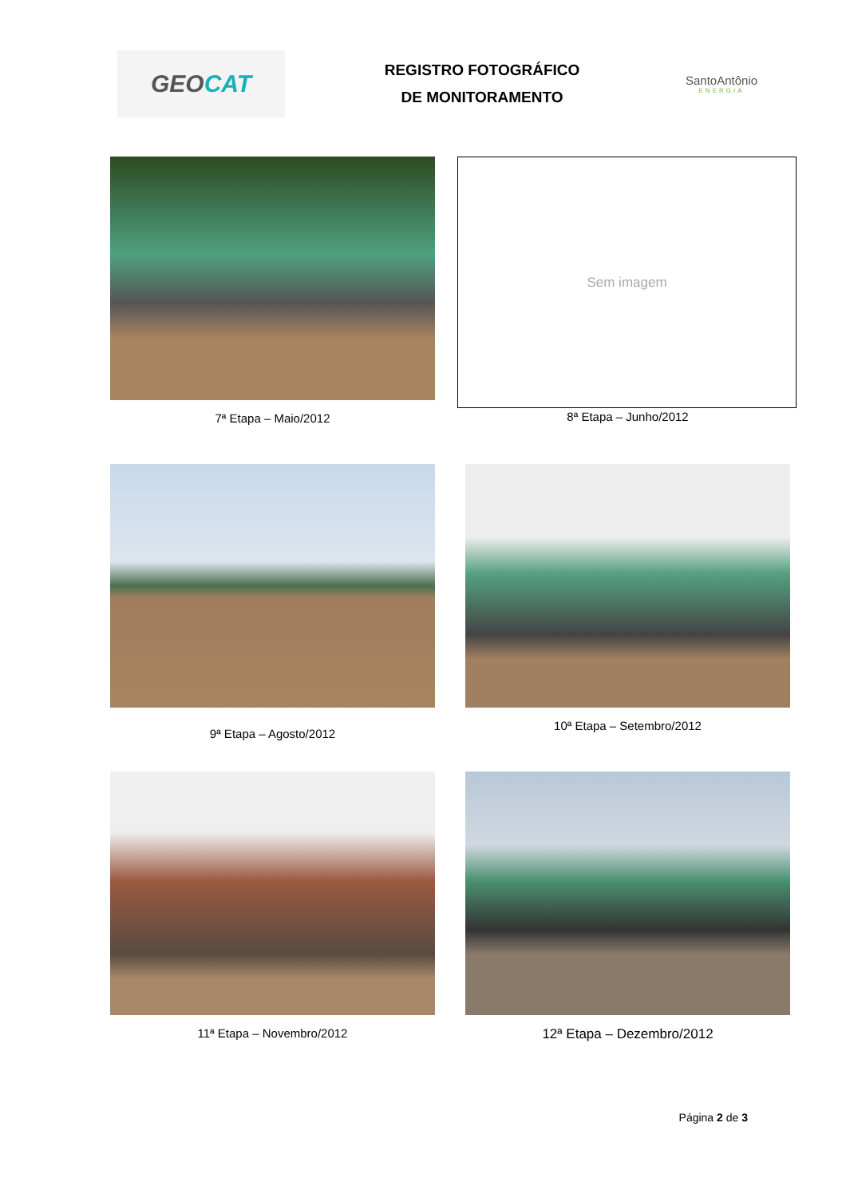GEO CAT
REGISTRO FOTOGRÁFICO
DE MONITORAMENTO
SantoAntônio
ENERGIA
7ª Etapa – Maio/2012
Sem imagem
8ª Etapa – Junho/2012
9ª Etapa – Agosto/2012
10ª Etapa – Setembro/2012
11ª Etapa – Novembro/2012
12ª Etapa – Dezembro/2012
Página 2 de 3